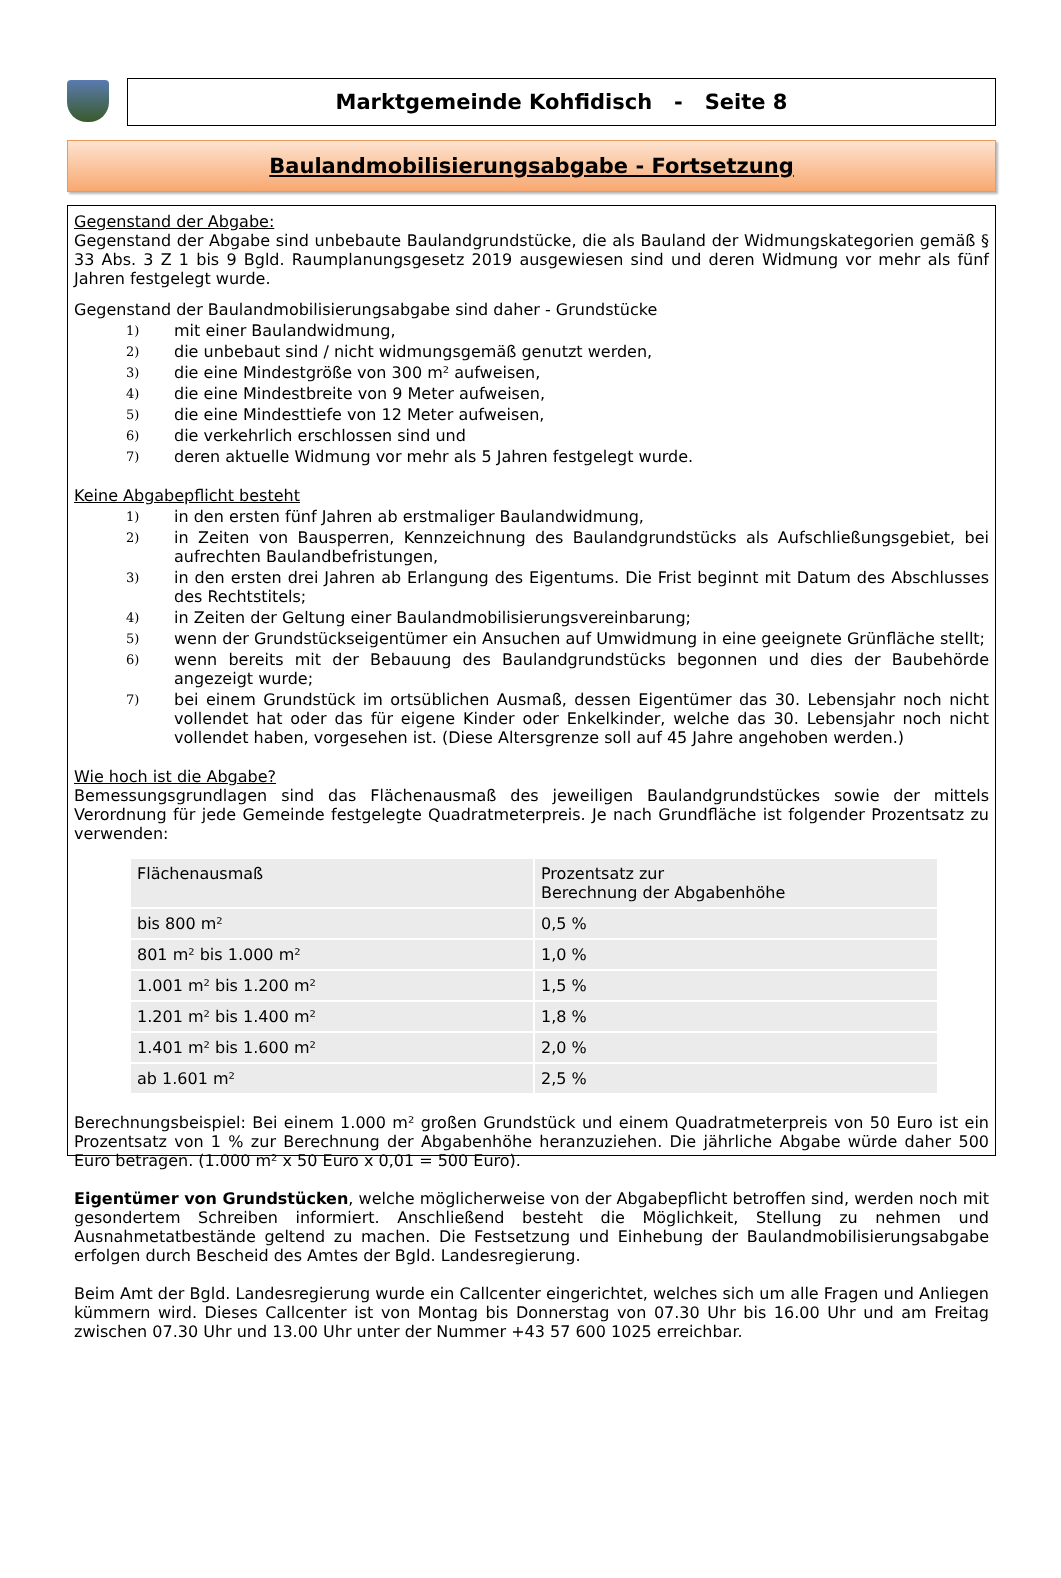Marktgemeinde Kohfidisch - Seite 8
Baulandmobilisierungsabgabe - Fortsetzung
Gegenstand der Abgabe:
Gegenstand der Abgabe sind unbebaute Baulandgrundstücke, die als Bauland der Widmungskategorien gemäß § 33 Abs. 3 Z 1 bis 9 Bgld. Raumplanungsgesetz 2019 ausgewiesen sind und deren Widmung vor mehr als fünf Jahren festgelegt wurde.
Gegenstand der Baulandmobilisierungsabgabe sind daher - Grundstücke
1) mit einer Baulandwidmung,
2) die unbebaut sind / nicht widmungsgemäß genutzt werden,
3) die eine Mindestgröße von 300 m² aufweisen,
4) die eine Mindestbreite von 9 Meter aufweisen,
5) die eine Mindesttiefe von 12 Meter aufweisen,
6) die verkehrlich erschlossen sind und
7) deren aktuelle Widmung vor mehr als 5 Jahren festgelegt wurde.
Keine Abgabepflicht besteht
1) in den ersten fünf Jahren ab erstmaliger Baulandwidmung,
2) in Zeiten von Bausperren, Kennzeichnung des Baulandgrundstücks als Aufschließungsgebiet, bei aufrechten Baulandbefristungen,
3) in den ersten drei Jahren ab Erlangung des Eigentums. Die Frist beginnt mit Datum des Abschlusses des Rechtstitels;
4) in Zeiten der Geltung einer Baulandmobilisierungsvereinbarung;
5) wenn der Grundstückseigentümer ein Ansuchen auf Umwidmung in eine geeignete Grünfläche stellt;
6) wenn bereits mit der Bebauung des Baulandgrundstücks begonnen und dies der Baubehörde angezeigt wurde;
7) bei einem Grundstück im ortsüblichen Ausmaß, dessen Eigentümer das 30. Lebensjahr noch nicht vollendet hat oder das für eigene Kinder oder Enkelkinder, welche das 30. Lebensjahr noch nicht vollendet haben, vorgesehen ist. (Diese Altersgrenze soll auf 45 Jahre angehoben werden.)
Wie hoch ist die Abgabe?
Bemessungsgrundlagen sind das Flächenausmaß des jeweiligen Baulandgrundstückes sowie der mittels Verordnung für jede Gemeinde festgelegte Quadratmeterpreis. Je nach Grundfläche ist folgender Prozentsatz zu verwenden:
| Flächenausmaß | Prozentsatz zur Berechnung der Abgabenhöhe |
| --- | --- |
| bis 800 m² | 0,5 % |
| 801 m² bis 1.000 m² | 1,0 % |
| 1.001 m² bis 1.200 m² | 1,5 % |
| 1.201 m² bis 1.400 m² | 1,8 % |
| 1.401 m² bis 1.600 m² | 2,0 % |
| ab 1.601 m² | 2,5 % |
Berechnungsbeispiel: Bei einem 1.000 m² großen Grundstück und einem Quadratmeterpreis von 50 Euro ist ein Prozentsatz von 1 % zur Berechnung der Abgabenhöhe heranzuziehen. Die jährliche Abgabe würde daher 500 Euro betragen. (1.000 m² x 50 Euro x 0,01 = 500 Euro).
Eigentümer von Grundstücken, welche möglicherweise von der Abgabepflicht betroffen sind, werden noch mit gesondertem Schreiben informiert. Anschließend besteht die Möglichkeit, Stellung zu nehmen und Ausnahmetatbestände geltend zu machen. Die Festsetzung und Einhebung der Baulandmobilisierungsabgabe erfolgen durch Bescheid des Amtes der Bgld. Landesregierung.
Beim Amt der Bgld. Landesregierung wurde ein Callcenter eingerichtet, welches sich um alle Fragen und Anliegen kümmern wird. Dieses Callcenter ist von Montag bis Donnerstag von 07.30 Uhr bis 16.00 Uhr und am Freitag zwischen 07.30 Uhr und 13.00 Uhr unter der Nummer +43 57 600 1025 erreichbar.